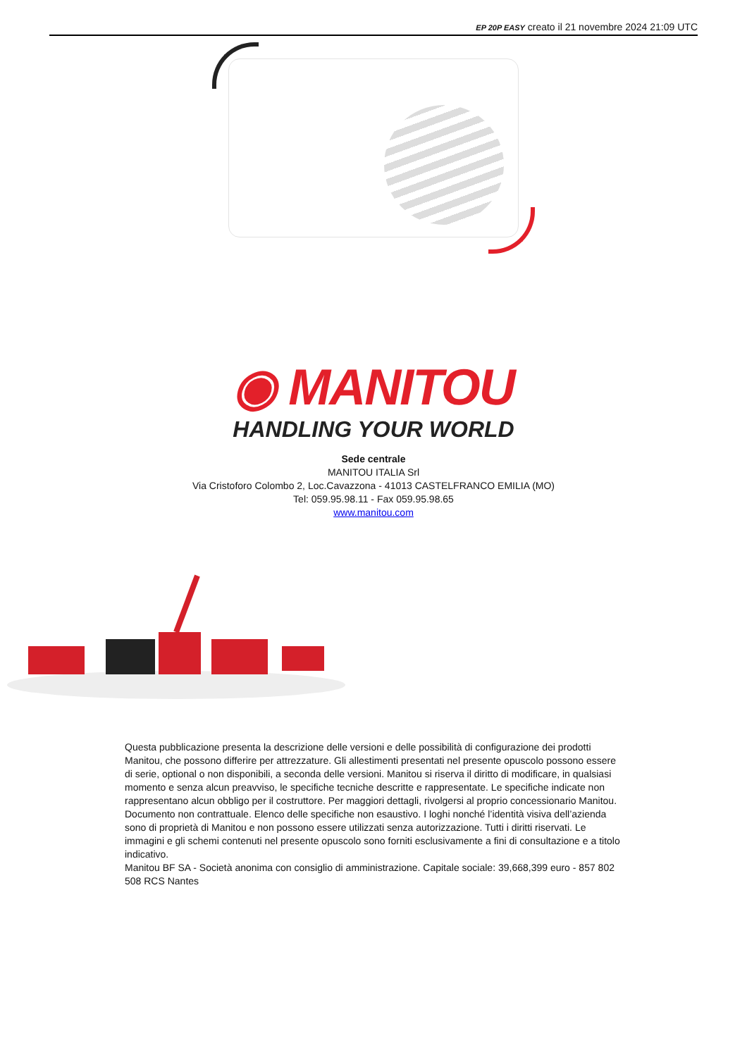EP 20P EASY creato il 21 novembre 2024 21:09 UTC
◉ MANITOU
HANDLING YOUR WORLD
Sede centrale
MANITOU ITALIA Srl
Via Cristoforo Colombo 2, Loc.Cavazzona - 41013 CASTELFRANCO EMILIA (MO)
Tel: 059.95.98.11 - Fax 059.95.98.65
www.manitou.com
Questa pubblicazione presenta la descrizione delle versioni e delle possibilità di configurazione dei prodotti Manitou, che possono differire per attrezzature. Gli allestimenti presentati nel presente opuscolo possono essere di serie, optional o non disponibili, a seconda delle versioni. Manitou si riserva il diritto di modificare, in qualsiasi momento e senza alcun preavviso, le specifiche tecniche descritte e rappresentate. Le specifiche indicate non rappresentano alcun obbligo per il costruttore. Per maggiori dettagli, rivolgersi al proprio concessionario Manitou. Documento non contrattuale. Elenco delle specifiche non esaustivo. I loghi nonché l’identità visiva dell’azienda sono di proprietà di Manitou e non possono essere utilizzati senza autorizzazione. Tutti i diritti riservati. Le immagini e gli schemi contenuti nel presente opuscolo sono forniti esclusivamente a fini di consultazione e a titolo indicativo.
Manitou BF SA - Società anonima con consiglio di amministrazione. Capitale sociale: 39,668,399 euro - 857 802 508 RCS Nantes